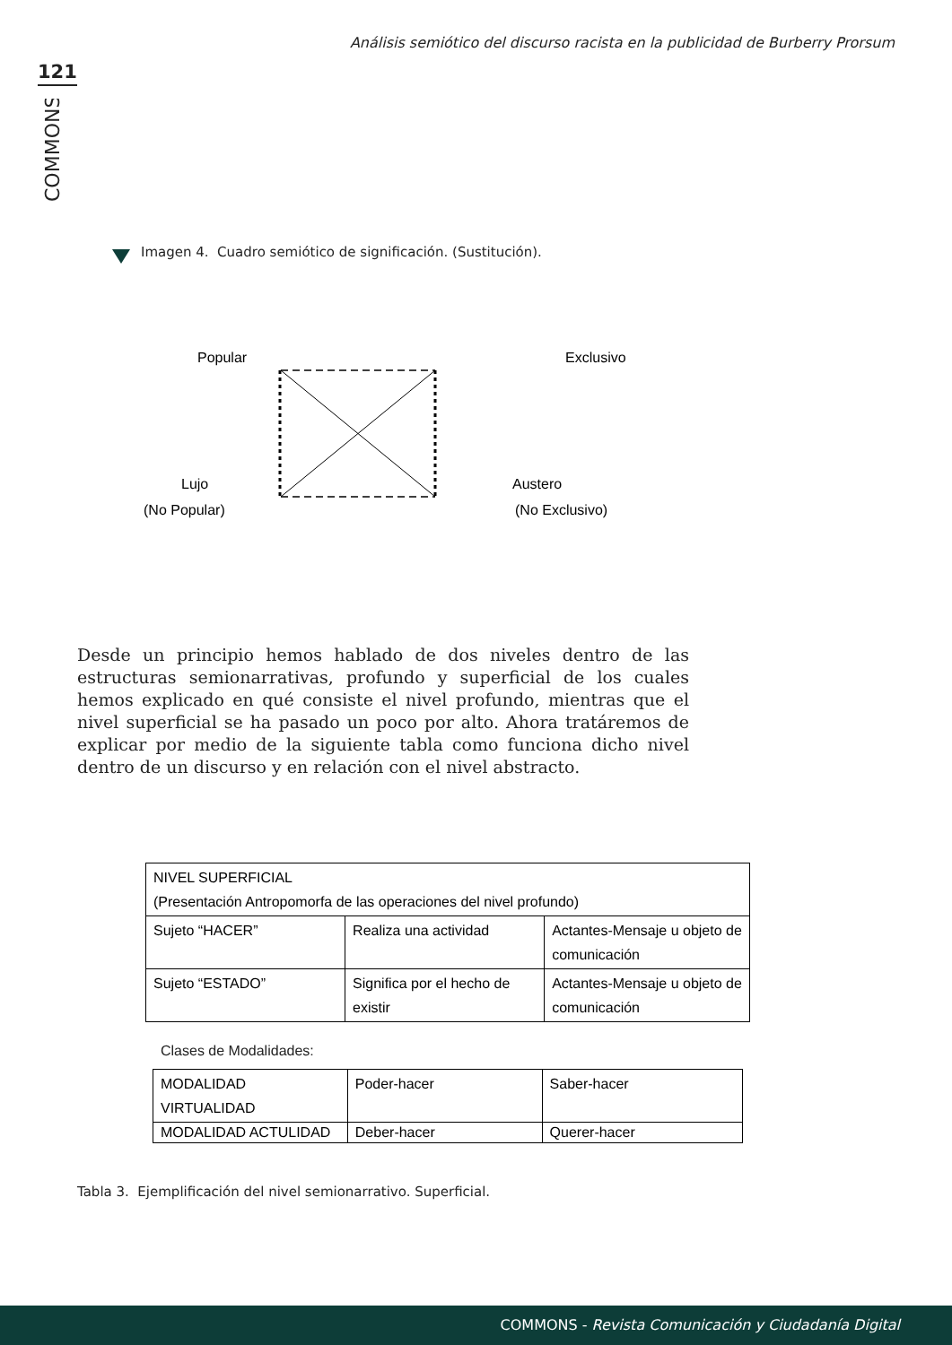Análisis semiótico del discurso racista en la publicidad de Burberry Prorsum
121
COMMONS
Imagen 4. Cuadro semiótico de significación. (Sustitución).
Popular Exclusivo
Lujo
(No Popular)
Austero
(No Exclusivo)
Desde un principio hemos hablado de dos niveles dentro de las estructuras semionarrativas, profundo y superficial de los cuales hemos explicado en qué consiste el nivel profundo, mientras que el nivel superficial se ha pasado un poco por alto. Ahora tratáremos de explicar por medio de la siguiente tabla como funciona dicho nivel dentro de un discurso y en relación con el nivel abstracto.
| NIVEL SUPERFICIAL (Presentación Antropomorfa de las operaciones del nivel profundo) | | |
| Sujeto “HACER” | Realiza una actividad | Actantes-Mensaje u objeto de comunicación |
| Sujeto “ESTADO” | Significa por el hecho de existir | Actantes-Mensaje u objeto de comunicación |
Clases de Modalidades:
| MODALIDAD VIRTUALIDAD | Poder-hacer | Saber-hacer |
| MODALIDAD ACTULIDAD | Deber-hacer | Querer-hacer |
Tabla 3. Ejemplificación del nivel semionarrativo. Superficial.
COMMONS - Revista Comunicación y Ciudadanía Digital